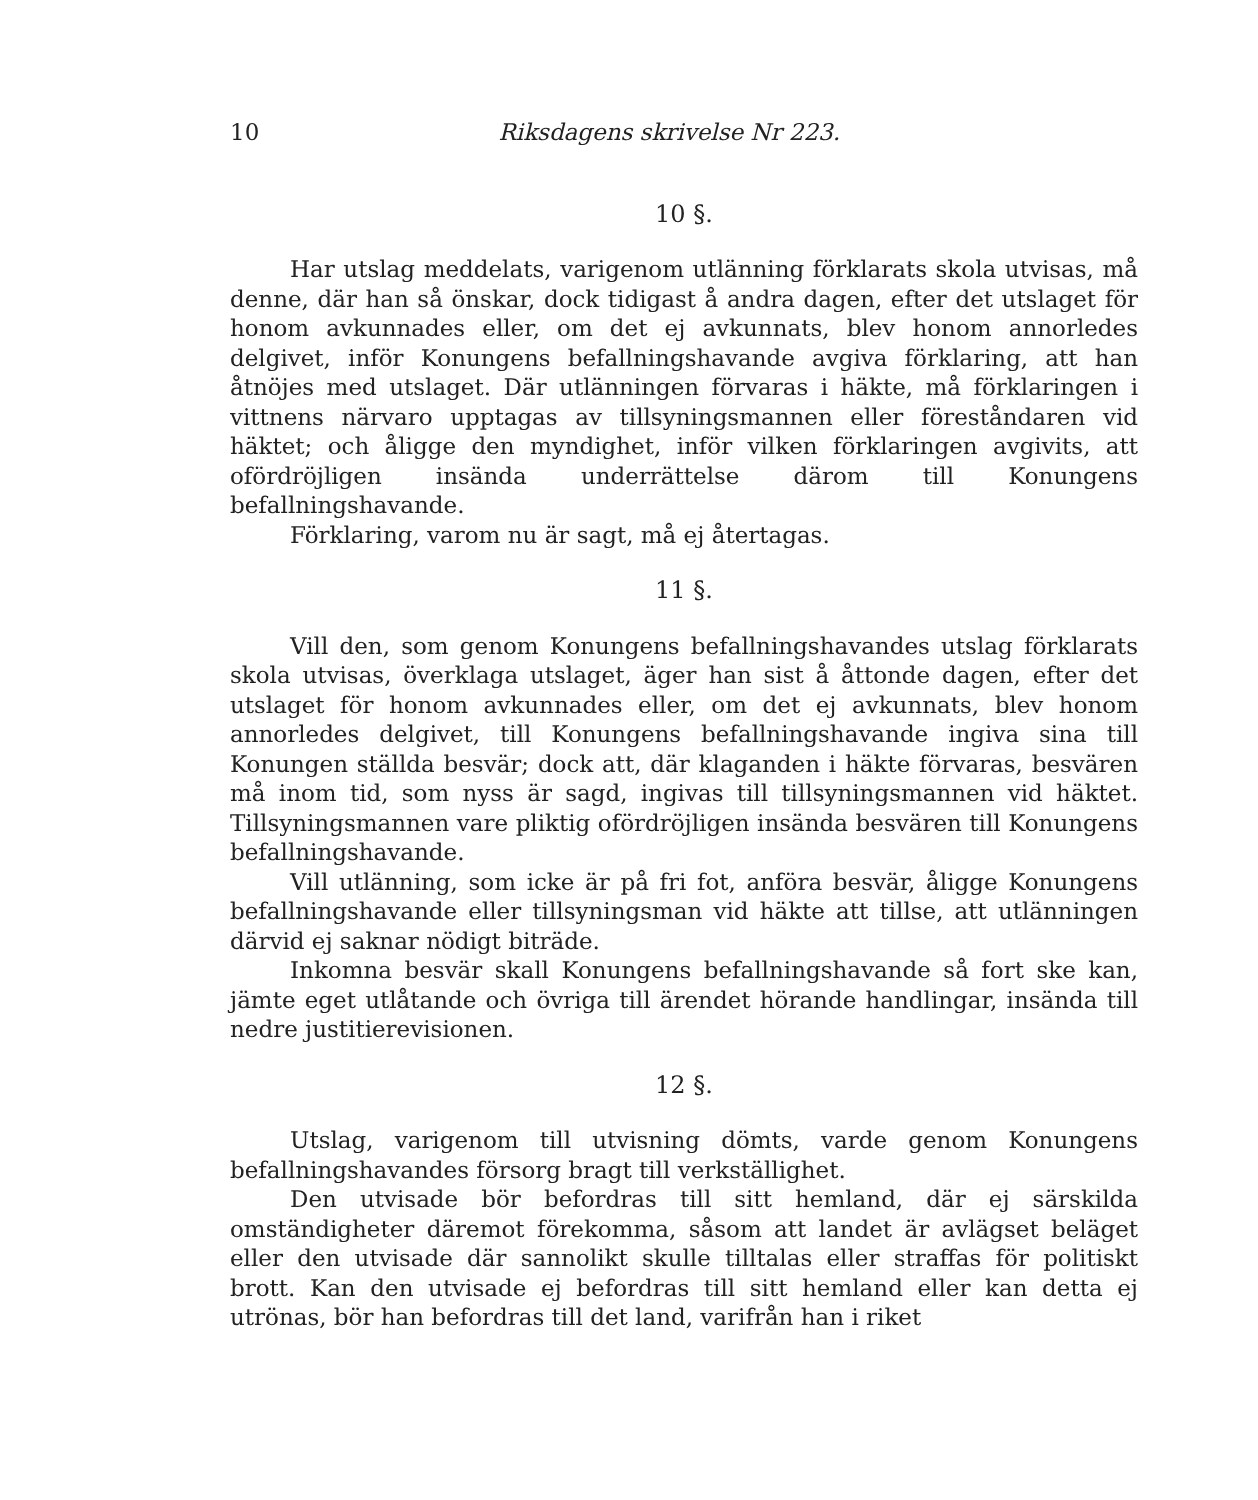10 Riksdagens skrivelse Nr 223.
10 §.
Har utslag meddelats, varigenom utlänning förklarats skola utvisas, må denne, där han så önskar, dock tidigast å andra dagen, efter det utslaget för honom avkunnades eller, om det ej avkunnats, blev honom annorledes delgivet, inför Konungens befallningshavande avgiva förklaring, att han åtnöjes med utslaget. Där utlänningen förvaras i häkte, må förklaringen i vittnens närvaro upptagas av tillsyningsmannen eller föreståndaren vid häktet; och åligge den myndighet, inför vilken förklaringen avgivits, att ofördröjligen insända underrättelse därom till Konungens befallningshavande.
Förklaring, varom nu är sagt, må ej återtagas.
11 §.
Vill den, som genom Konungens befallningshavandes utslag förklarats skola utvisas, överklaga utslaget, äger han sist å åttonde dagen, efter det utslaget för honom avkunnades eller, om det ej avkunnats, blev honom annorledes delgivet, till Konungens befallningshavande ingiva sina till Konungen ställda besvär; dock att, där klaganden i häkte förvaras, besvären må inom tid, som nyss är sagd, ingivas till tillsyningsmannen vid häktet. Tillsyningsmannen vare pliktig ofördröjligen insända besvären till Konungens befallningshavande.
Vill utlänning, som icke är på fri fot, anföra besvär, åligge Konungens befallningshavande eller tillsyningsman vid häkte att tillse, att utlänningen därvid ej saknar nödigt biträde.
Inkomna besvär skall Konungens befallningshavande så fort ske kan, jämte eget utlåtande och övriga till ärendet hörande handlingar, insända till nedre justitierevisionen.
12 §.
Utslag, varigenom till utvisning dömts, varde genom Konungens befallningshavandes försorg bragt till verkställighet.
Den utvisade bör befordras till sitt hemland, där ej särskilda omständigheter däremot förekomma, såsom att landet är avlägset beläget eller den utvisade där sannolikt skulle tilltalas eller straffas för politiskt brott. Kan den utvisade ej befordras till sitt hemland eller kan detta ej utrönas, bör han befordras till det land, varifrån han i riket